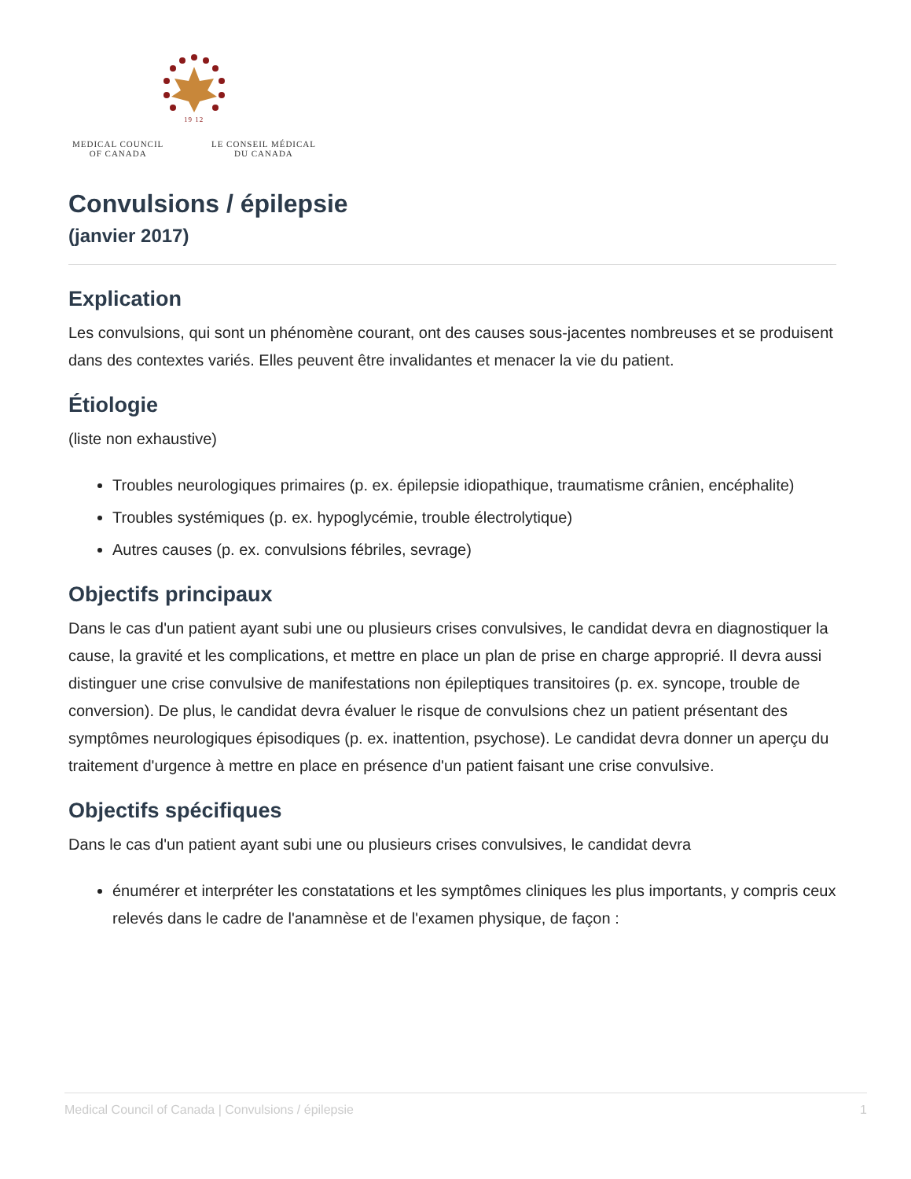19 12
MEDICAL COUNCIL
OF CANADA LE CONSEIL MÉDICAL
DU CANADA
Convulsions / épilepsie
(janvier 2017)
Explication
Les convulsions, qui sont un phénomène courant, ont des causes sous-jacentes nombreuses et se produisent dans des contextes variés. Elles peuvent être invalidantes et menacer la vie du patient.
Étiologie
(liste non exhaustive)
Troubles neurologiques primaires (p. ex. épilepsie idiopathique, traumatisme crânien, encéphalite)
Troubles systémiques (p. ex. hypoglycémie, trouble électrolytique)
Autres causes (p. ex. convulsions fébriles, sevrage)
Objectifs principaux
Dans le cas d'un patient ayant subi une ou plusieurs crises convulsives, le candidat devra en diagnostiquer la cause, la gravité et les complications, et mettre en place un plan de prise en charge approprié. Il devra aussi distinguer une crise convulsive de manifestations non épileptiques transitoires (p. ex. syncope, trouble de conversion). De plus, le candidat devra évaluer le risque de convulsions chez un patient présentant des symptômes neurologiques épisodiques (p. ex. inattention, psychose). Le candidat devra donner un aperçu du traitement d'urgence à mettre en place en présence d'un patient faisant une crise convulsive.
Objectifs spécifiques
Dans le cas d'un patient ayant subi une ou plusieurs crises convulsives, le candidat devra
énumérer et interpréter les constatations et les symptômes cliniques les plus importants, y compris ceux relevés dans le cadre de l'anamnèse et de l'examen physique, de façon :
Medical Council of Canada | Convulsions / épilepsie 1